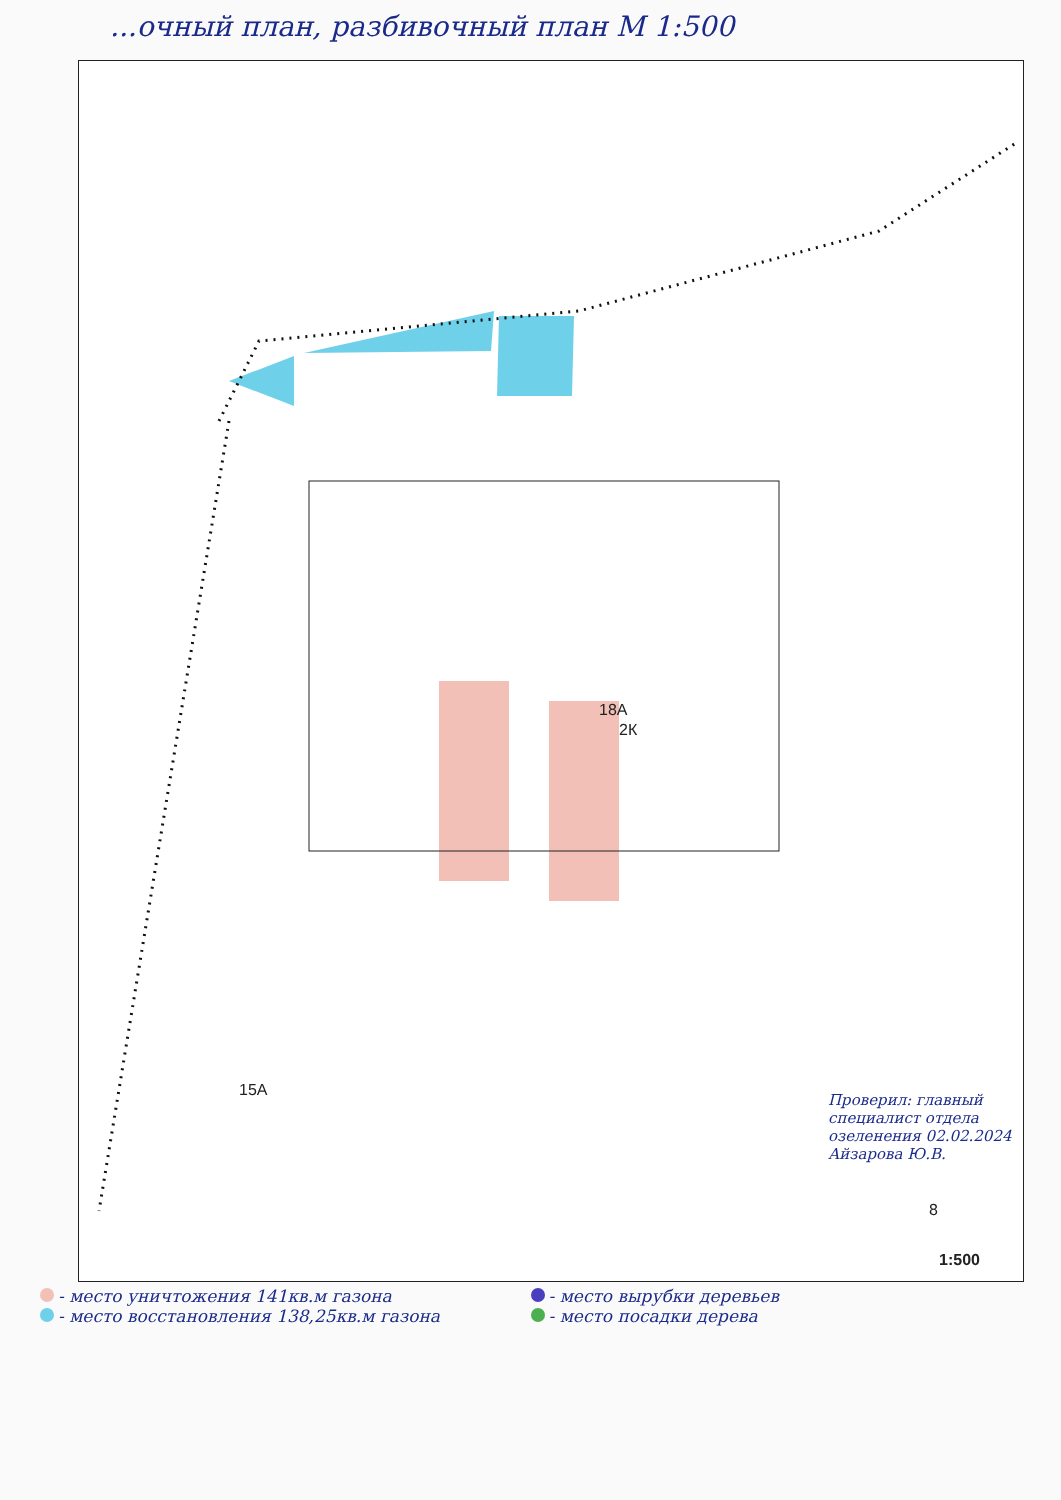...очный план, разбивочный план М 1:500
18А
2К
15А
8
1:500
Проверил: главный специалист отдела озеленения 02.02.2024 Айзарова Ю.В.
- место уничтожения 141кв.м газона
- место вырубки деревьев
- место восстановления 138,25кв.м газона
- место посадки дерева